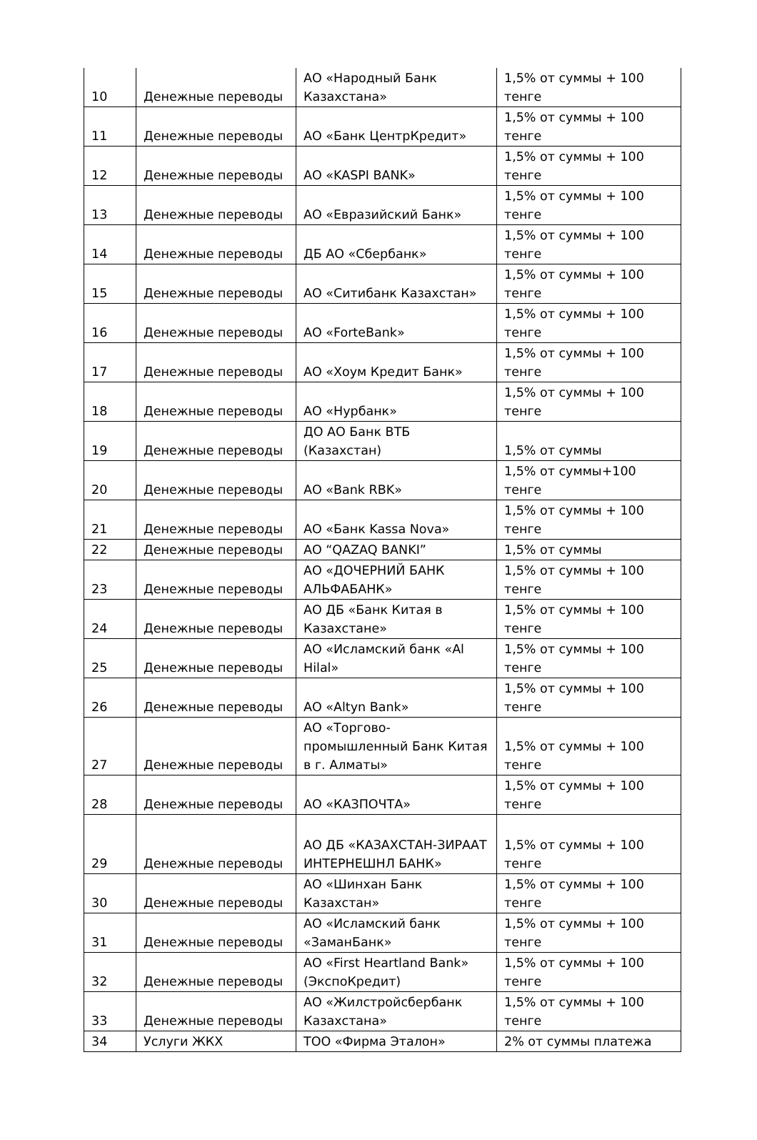| 10 | Денежные переводы | АО «Народный Банк Казахстана» | 1,5% от суммы + 100 тенге |
| 11 | Денежные переводы | АО «Банк ЦентрКредит» | 1,5% от суммы + 100 тенге |
| 12 | Денежные переводы | АО «KASPI BANK» | 1,5% от суммы + 100 тенге |
| 13 | Денежные переводы | АО «Евразийский Банк» | 1,5% от суммы + 100 тенге |
| 14 | Денежные переводы | ДБ АО «Сбербанк» | 1,5% от суммы + 100 тенге |
| 15 | Денежные переводы | АО «Ситибанк Казахстан» | 1,5% от суммы + 100 тенге |
| 16 | Денежные переводы | АО «ForteBank» | 1,5% от суммы + 100 тенге |
| 17 | Денежные переводы | АО «Хоум Кредит Банк» | 1,5% от суммы + 100 тенге |
| 18 | Денежные переводы | АО «Нурбанк» | 1,5% от суммы + 100 тенге |
| 19 | Денежные переводы | ДО АО Банк ВТБ (Казахстан) | 1,5% от суммы |
| 20 | Денежные переводы | АО «Bank RBK» | 1,5% от суммы+100 тенге |
| 21 | Денежные переводы | АО «Банк Kassa Nova» | 1,5% от суммы + 100 тенге |
| 22 | Денежные переводы | АО “QAZAQ BANKI” | 1,5% от суммы |
| 23 | Денежные переводы | АО «ДОЧЕРНИЙ БАНК АЛЬФАБАНК» | 1,5% от суммы + 100 тенге |
| 24 | Денежные переводы | АО ДБ «Банк Китая в Казахстане» | 1,5% от суммы + 100 тенге |
| 25 | Денежные переводы | АО «Исламский банк «Al Hilal» | 1,5% от суммы + 100 тенге |
| 26 | Денежные переводы | АО «Altyn Bank» | 1,5% от суммы + 100 тенге |
| 27 | Денежные переводы | АО «Торгово-промышленный Банк Китая в г. Алматы» | 1,5% от суммы + 100 тенге |
| 28 | Денежные переводы | АО «КАЗПОЧТА» | 1,5% от суммы + 100 тенге |
| 29 | Денежные переводы | АО ДБ «КАЗАХСТАН-ЗИРААТ ИНТЕРНЕШНЛ БАНК» | 1,5% от суммы + 100 тенге |
| 30 | Денежные переводы | АО «Шинхан Банк Казахстан» | 1,5% от суммы + 100 тенге |
| 31 | Денежные переводы | АО «Исламский банк «ЗаманБанк» | 1,5% от суммы + 100 тенге |
| 32 | Денежные переводы | АО «First Heartland Bank» (ЭкспоКредит) | 1,5% от суммы + 100 тенге |
| 33 | Денежные переводы | АО «Жилстройсбербанк Казахстана» | 1,5% от суммы + 100 тенге |
| 34 | Услуги ЖКХ | ТОО «Фирма Эталон» | 2% от суммы платежа |